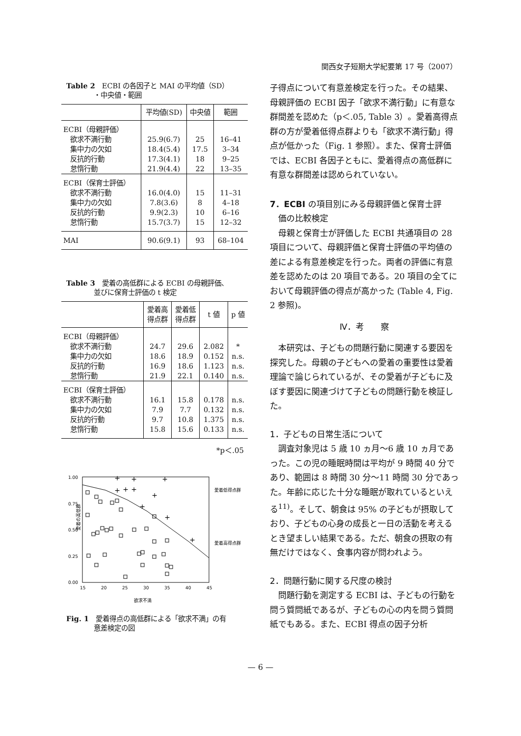関西女子短期大学紀要第 17 号（2007）
Table 2　ECBI の各因子と MAI の平均値（SD）
　　　　・中央値・範囲
| | 平均値(SD) | 中央値 | 範囲 |
| --- | --- | --- | --- |
| ECBI（母親評価） 欲求不満行動 集中力の欠如 反抗的行動 怠惰行動 | 25.9(6.7) 18.4(5.4) 17.3(4.1) 21.9(4.4) | 25 17.5 18 22 | 16–41 3–34 9–25 13–35 |
| ECBI（保育士評価） 欲求不満行動 集中力の欠如 反抗的行動 怠惰行動 | 16.0(4.0) 7.8(3.6) 9.9(2.3) 15.7(3.7) | 15 8 10 15 | 11–31 4–18 6–16 12–32 |
| MAI | 90.6(9.1) | 93 | 68–104 |
Table 3　愛着の高低群による ECBI の母親評価、
　　　　並びに保育士評価の t 検定
| | 愛着高 得点群 | 愛着低 得点群 | t 値 | p 値 |
| --- | --- | --- | --- | --- |
| ECBI（母親評価） 欲求不満行動 集中力の欠如 反抗的行動 怠惰行動 | 24.7 18.6 16.9 21.9 | 29.6 18.9 18.6 22.1 | 2.082 0.152 1.123 0.140 | * n.s. n.s. n.s. |
| ECBI（保育士評価） 欲求不満行動 集中力の欠如 反抗的行動 怠惰行動 | 16.1 7.9 9.7 15.8 | 15.8 7.7 10.8 15.6 | 0.178 0.132 1.375 0.133 | n.s. n.s. n.s. n.s. |
*p＜.05
1.00
0.75
0.50
0.25
0.00
15
20
25
30
35
40
45
欲求不満
愛着の高低群
愛着低得点群
愛着高得点群
+
+
+
+
+
+
+
+
+
+
Fig. 1　愛着得点の高低群による「欲求不満」の有
　　　　意差検定の図
子得点について有意差検定を行った。その結果、母親評価の ECBI 因子「欲求不満行動」に有意な群間差を認めた（p＜.05, Table 3）。愛着高得点群の方が愛着低得点群よりも「欲求不満行動」得点が低かった（Fig. 1 参照）。また、保育士評価では、ECBI 各因子ともに、愛着得点の高低群に有意な群間差は認められていない。
7．ECBI の項目別にみる母親評価と保育士評
　価の比較検定
母親と保育士が評価した ECBI 共通項目の 28 項目について、母親評価と保育士評価の平均値の差による有意差検定を行った。両者の評価に有意差を認めたのは 20 項目である。20 項目の全てにおいて母親評価の得点が高かった (Table 4, Fig. 2 参照)。
Ⅳ．考　　察
本研究は、子どもの問題行動に関連する要因を探究した。母親の子どもへの愛着の重要性は愛着理論で論じられているが、その愛着が子どもに及ぼす要因に関連づけて子どもの問題行動を検証した。
1．子どもの日常生活について
調査対象児は 5 歳 10 ヵ月～6 歳 10 ヵ月であった。この児の睡眠時間は平均が 9 時間 40 分であり、範囲は 8 時間 30 分～11 時間 30 分であった。年齢に応じた十分な睡眠が取れているといえる<sup>11)</sup>。そして、朝食は 95% の子どもが摂取しており、子どもの心身の成長と一日の活動を考えるとき望ましい結果である。ただ、朝食の摂取の有無だけではなく、食事内容が問われよう。
2．問題行動に関する尺度の検討
問題行動を測定する ECBI は、子どもの行動を問う質問紙であるが、子どもの心の内を問う質問紙でもある。また、ECBI 得点の因子分析
— 6 —